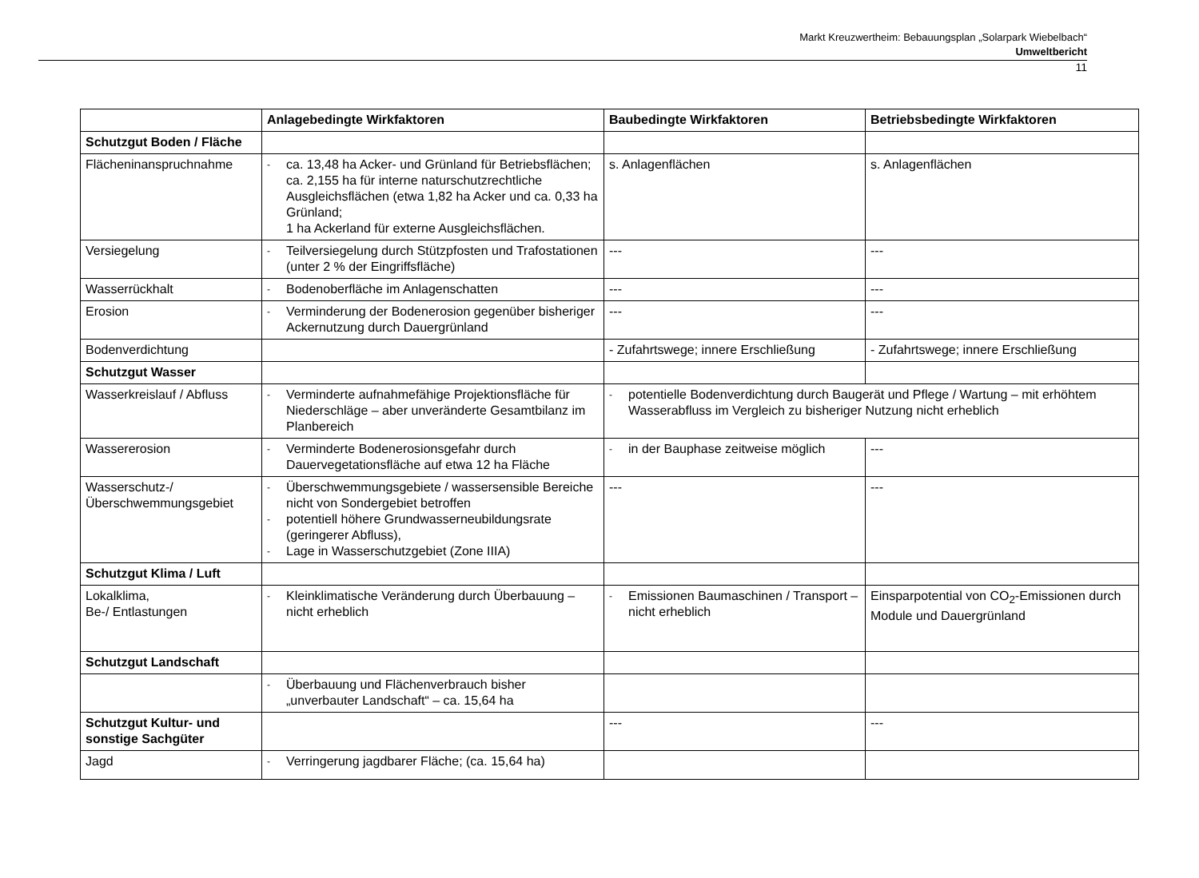Markt Kreuzwertheim: Bebauungsplan „Solarpark Wiebelbach“
Umweltbericht
11
| | Anlagebedingte Wirkfaktoren | Baubedingte Wirkfaktoren | Betriebsbedingte Wirkfaktoren |
| --- | --- | --- | --- |
| Schutzgut Boden / Fläche | | | |
| Flächeninanspruchnahme | - ca. 13,48 ha Acker- und Grünland für Betriebsflächen; ca. 2,155 ha für interne naturschutzrechtliche Ausgleichsflächen (etwa 1,82 ha Acker und ca. 0,33 ha Grünland; 1 ha Ackerland für externe Ausgleichsflächen. | s. Anlagenflächen | s. Anlagenflächen |
| Versiegelung | - Teilversiegelung durch Stützpfosten und Trafostationen (unter 2 % der Eingriffsfläche) | --- | --- |
| Wasserrückhalt | - Bodenoberfläche im Anlagenschatten | --- | --- |
| Erosion | - Verminderung der Bodenerosion gegenüber bisheriger Ackernutzung durch Dauergrünland | --- | --- |
| Bodenverdichtung | | - Zufahrtswege; innere Erschließung | - Zufahrtswege; innere Erschließung |
| Schutzgut Wasser | | | |
| Wasserkreislauf / Abfluss | - Verminderte aufnahmefähige Projektionsfläche für Niederschläge – aber unveränderte Gesamtbilanz im Planbereich | - potentielle Bodenverdichtung durch Baugerät und Pflege / Wartung – mit erhöhtem Wasserabfluss im Vergleich zu bisheriger Nutzung nicht erheblich | |
| Wassererosion | - Verminderte Bodenerosionsgefahr durch Dauervegetationsfläche auf etwa 12 ha Fläche | - in der Bauphase zeitweise möglich | --- |
| Wasserschutz-/ Überschwemmungsgebiet | - Überschwemmungsgebiete / wassersensible Bereiche nicht von Sondergebiet betroffen - potentiell höhere Grundwasserneubildungsrate (geringerer Abfluss), - Lage in Wasserschutzgebiet (Zone IIIA) | --- | --- |
| Schutzgut Klima / Luft | | | |
| Lokalklima, Be-/ Entlastungen | - Kleinklimatische Veränderung durch Überbauung – nicht erheblich | - Emissionen Baumaschinen / Transport – nicht erheblich | Einsparpotential von CO<sub>2</sub>-Emissionen durch Module und Dauergrünland |
| Schutzgut Landschaft | | | |
| | - Überbauung und Flächenverbrauch bisher „unverbauter Landschaft“ – ca. 15,64 ha | | |
| Schutzgut Kultur- und sonstige Sachgüter | | --- | --- |
| Jagd | - Verringerung jagdbarer Fläche; (ca. 15,64 ha) | | |